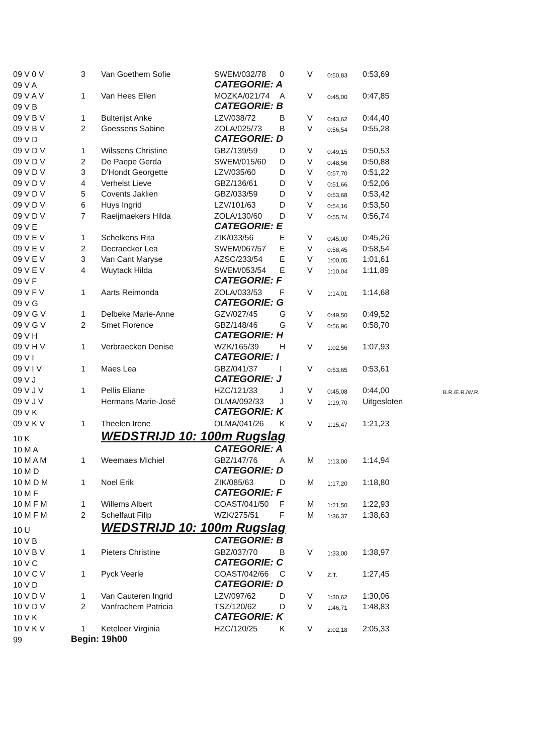| 09 V 0 V | 3 | Van Goethem Sofie | SWEM/032/78 | 0 | V | 0:50,83 | 0:53,69 | |
| 09 V A | | | CATEGORIE: A | | | | | |
| 09 V A V | 1 | Van Hees Ellen | MOZKA/021/74 | A | V | 0:45,00 | 0:47,85 | |
| 09 V B | | | CATEGORIE: B | | | | | |
| 09 V B V | 1 | Bulterijst Anke | LZV/038/72 | B | V | 0:43,62 | 0:44,40 | |
| 09 V B V | 2 | Goessens Sabine | ZOLA/025/73 | B | V | 0:56,54 | 0:55,28 | |
| 09 V D | | | CATEGORIE: D | | | | | |
| 09 V D V | 1 | Wilssens Christine | GBZ/139/59 | D | V | 0:49,15 | 0:50,53 | |
| 09 V D V | 2 | De Paepe Gerda | SWEM/015/60 | D | V | 0:48,56 | 0:50,88 | |
| 09 V D V | 3 | D'Hondt Georgette | LZV/035/60 | D | V | 0:57,70 | 0:51,22 | |
| 09 V D V | 4 | Verhelst Lieve | GBZ/136/61 | D | V | 0:51,66 | 0:52,06 | |
| 09 V D V | 5 | Covents Jaklien | GBZ/033/59 | D | V | 0:53,68 | 0:53,42 | |
| 09 V D V | 6 | Huys Ingrid | LZV/101/63 | D | V | 0:54,16 | 0:53,50 | |
| 09 V D V | 7 | Raeijmaekers Hilda | ZOLA/130/60 | D | V | 0:55,74 | 0:56,74 | |
| 09 V E | | | CATEGORIE: E | | | | | |
| 09 V E V | 1 | Schelkens Rita | ZIK/033/56 | E | V | 0:45,00 | 0:45,26 | |
| 09 V E V | 2 | Decraecker Lea | SWEM/067/57 | E | V | 0:58,45 | 0:58,54 | |
| 09 V E V | 3 | Van Cant Maryse | AZSC/233/54 | E | V | 1:00,05 | 1:01,61 | |
| 09 V E V | 4 | Wuytack Hilda | SWEM/053/54 | E | V | 1:10,04 | 1:11,89 | |
| 09 V F | | | CATEGORIE: F | | | | | |
| 09 V F V | 1 | Aarts Reimonda | ZOLA/033/53 | F | V | 1:14,01 | 1:14,68 | |
| 09 V G | | | CATEGORIE: G | | | | | |
| 09 V G V | 1 | Delbeke Marie-Anne | GZV/027/45 | G | V | 0:49,50 | 0:49,52 | |
| 09 V G V | 2 | Smet Florence | GBZ/148/46 | G | V | 0:56,96 | 0:58,70 | |
| 09 V H | | | CATEGORIE: H | | | | | |
| 09 V H V | 1 | Verbraecken Denise | WZK/165/39 | H | V | 1:02,56 | 1:07,93 | |
| 09 V I | | | CATEGORIE: I | | | | | |
| 09 V I V | 1 | Maes Lea | GBZ/041/37 | I | V | 0:53,65 | 0:53,61 | |
| 09 V J | | | CATEGORIE: J | | | | | |
| 09 V J V | 1 | Pellis Eliane | HZC/121/33 | J | V | 0:45,08 | 0:44,00 | B.R./E.R./W.R. |
| 09 V J V | | Hermans Marie-José | OLMA/092/33 | J | V | 1:19,70 | Uitgesloten | |
| 09 V K | | | CATEGORIE: K | | | | | |
| 09 V K V | 1 | Theelen Irene | OLMA/041/26 | K | V | 1:15,47 | 1:21,23 | |
| 10 K | | WEDSTRIJD 10: 100m Rugslag | | | | | | |
| 10 M A | | | CATEGORIE: A | | | | | |
| 10 M A M | 1 | Weemaes Michiel | GBZ/147/76 | A | M | 1:13,00 | 1:14,94 | |
| 10 M D | | | CATEGORIE: D | | | | | |
| 10 M D M | 1 | Noel Erik | ZIK/085/63 | D | M | 1:17,20 | 1:18,80 | |
| 10 M F | | | CATEGORIE: F | | | | | |
| 10 M F M | 1 | Willems Albert | COAST/041/50 | F | M | 1:21,50 | 1:22,93 | |
| 10 M F M | 2 | Schelfaut Filip | WZK/275/51 | F | M | 1:36,37 | 1:38,63 | |
| 10 U | | WEDSTRIJD 10: 100m Rugslag | | | | | | |
| 10 V B | | | CATEGORIE: B | | | | | |
| 10 V B V | 1 | Pieters Christine | GBZ/037/70 | B | V | 1:33,00 | 1:38,97 | |
| 10 V C | | | CATEGORIE: C | | | | | |
| 10 V C V | 1 | Pyck Veerle | COAST/042/66 | C | V | Z.T. | 1:27,45 | |
| 10 V D | | | CATEGORIE: D | | | | | |
| 10 V D V | 1 | Van Cauteren Ingrid | LZV/097/62 | D | V | 1:30,62 | 1:30,06 | |
| 10 V D V | 2 | Vanfrachem Patricia | TSZ/120/62 | D | V | 1:46,71 | 1:48,83 | |
| 10 V K | | | CATEGORIE: K | | | | | |
| 10 V K V | 1 | Keteleer Virginia | HZC/120/25 | K | V | 2:02,18 | 2:05,33 | |
| 99 | Begin: 19h00 | | | | | | | |